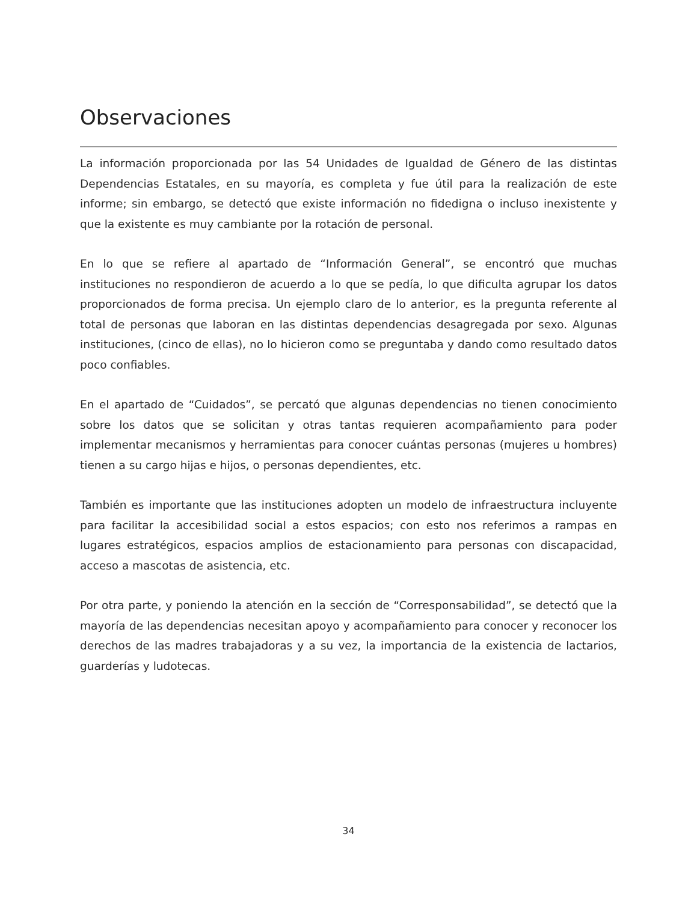Observaciones
La información proporcionada por las 54 Unidades de Igualdad de Género de las distintas Dependencias Estatales, en su mayoría, es completa y fue útil para la realización de este informe; sin embargo, se detectó que existe información no fidedigna o incluso inexistente y que la existente es muy cambiante por la rotación de personal.
En lo que se refiere al apartado de “Información General”, se encontró que muchas instituciones no respondieron de acuerdo a lo que se pedía, lo que dificulta agrupar los datos proporcionados de forma precisa. Un ejemplo claro de lo anterior, es la pregunta referente al total de personas que laboran en las distintas dependencias desagregada por sexo. Algunas instituciones, (cinco de ellas), no lo hicieron como se preguntaba y dando como resultado datos poco confiables.
En el apartado de “Cuidados”, se percató que algunas dependencias no tienen conocimiento sobre los datos que se solicitan y otras tantas requieren acompañamiento para poder implementar mecanismos y herramientas para conocer cuántas personas (mujeres u hombres) tienen a su cargo hijas e hijos, o personas dependientes, etc.
También es importante que las instituciones adopten un modelo de infraestructura incluyente para facilitar la accesibilidad social a estos espacios; con esto nos referimos a rampas en lugares estratégicos, espacios amplios de estacionamiento para personas con discapacidad, acceso a mascotas de asistencia, etc.
Por otra parte, y poniendo la atención en la sección de “Corresponsabilidad”, se detectó que la mayoría de las dependencias necesitan apoyo y acompañamiento para conocer y reconocer los derechos de las madres trabajadoras y a su vez, la importancia de la existencia de lactarios, guarderías y ludotecas.
34